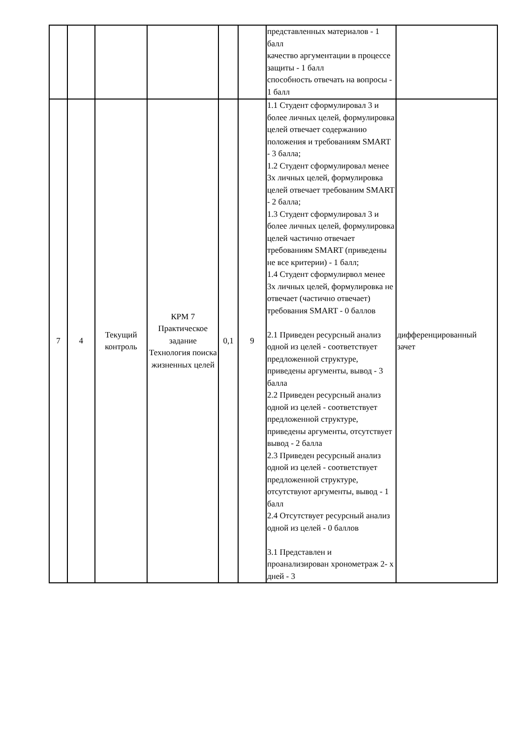| | | | | | | представленных материалов - 1 балл качество аргументации в процессе защиты - 1 балл способность отвечать на вопросы - 1 балл | |
| 7 | 4 | Текущий контроль | КРМ 7 Практическое задание Технология поиска жизненных целей | 0,1 | 9 | 1.1 Студент сформулировал 3 и более личных целей, формулировка целей отвечает содержанию положения и требованиям SMART - 3 балла; 1.2 Студент сформулировал менее 3х личных целей, формулировка целей отвечает требованим SMART - 2 балла; 1.3 Студент сформулировал 3 и более личных целей, формулировка целей частично отвечает требованиям SMART (приведены не все критерии) - 1 балл; 1.4 Студент сформулирвол менее 3х личных целей, формулировка не отвечает (частично отвечает) требования SMART - 0 баллов 2.1 Приведен ресурсный анализ одной из целей - соответствует предложенной структуре, приведены аргументы, вывод - 3 балла 2.2 Приведен ресурсный анализ одной из целей - соответствует предложенной структуре, приведены аргументы, отсутствует вывод - 2 балла 2.3 Приведен ресурсный анализ одной из целей - соответствует предложенной структуре, отсутствуют аргументы, вывод - 1 балл 2.4 Отсутствует ресурсный анализ одной из целей - 0 баллов 3.1 Представлен и проанализирован хронометраж 2- х дней - 3 | дифференцированный зачет |